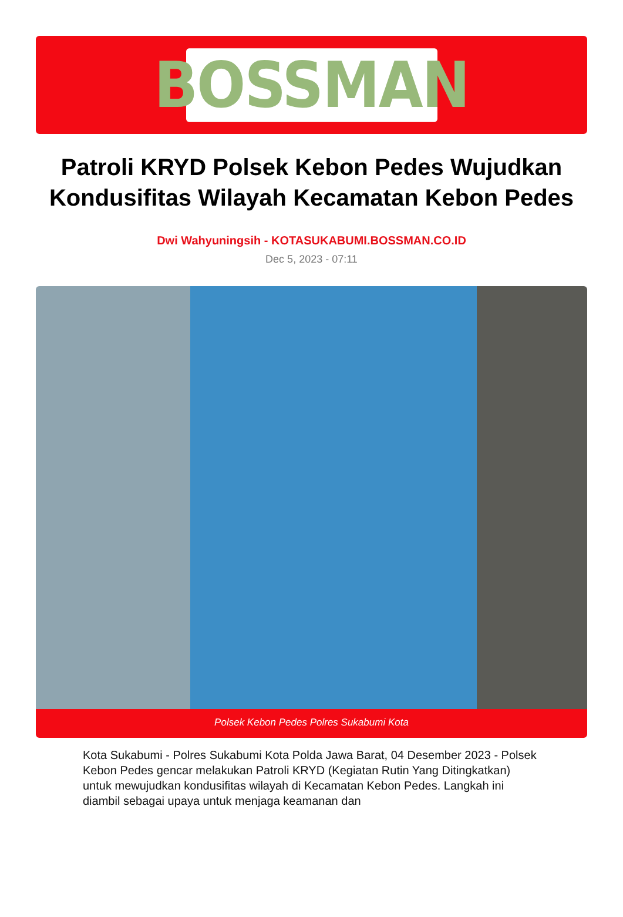BOSSMAN
Patroli KRYD Polsek Kebon Pedes Wujudkan Kondusifitas Wilayah Kecamatan Kebon Pedes
Dwi Wahyuningsih - KOTASUKABUMI.BOSSMAN.CO.ID
Dec 5, 2023 - 07:11
Polsek Kebon Pedes Polres Sukabumi Kota
Kota Sukabumi - Polres Sukabumi Kota Polda Jawa Barat, 04 Desember 2023 - Polsek Kebon Pedes gencar melakukan Patroli KRYD (Kegiatan Rutin Yang Ditingkatkan) untuk mewujudkan kondusifitas wilayah di Kecamatan Kebon Pedes. Langkah ini diambil sebagai upaya untuk menjaga keamanan dan